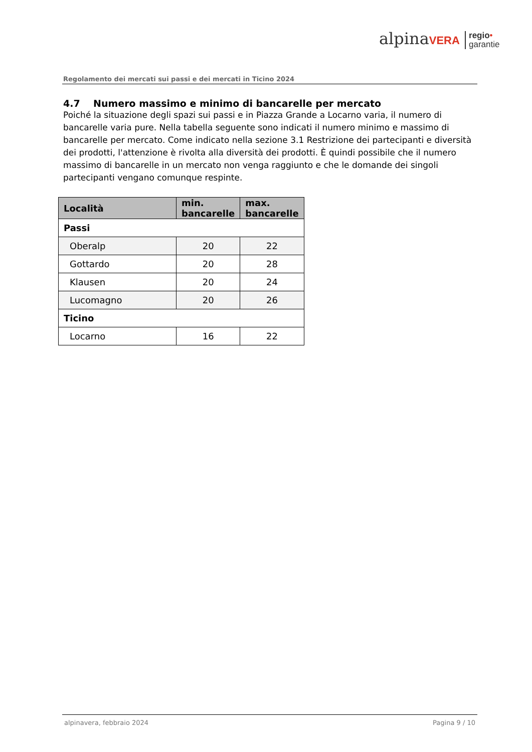alpinaVERA regio•
garantie
Regolamento dei mercati sui passi e dei mercati in Ticino 2024
4.7 Numero massimo e minimo di bancarelle per mercato
Poiché la situazione degli spazi sui passi e in Piazza Grande a Locarno varia, il numero di bancarelle varia pure. Nella tabella seguente sono indicati il numero minimo e massimo di bancarelle per mercato. Come indicato nella sezione 3.1 Restrizione dei partecipanti e diversità dei prodotti, l'attenzione è rivolta alla diversità dei prodotti. È quindi possibile che il numero massimo di bancarelle in un mercato non venga raggiunto e che le domande dei singoli partecipanti vengano comunque respinte.
| Località | min. bancarelle | max. bancarelle |
| --- | --- | --- |
| Passi | | |
| Oberalp | 20 | 22 |
| Gottardo | 20 | 28 |
| Klausen | 20 | 24 |
| Lucomagno | 20 | 26 |
| Ticino | | |
| Locarno | 16 | 22 |
alpinavera, febbraio 2024 Pagina 9 / 10